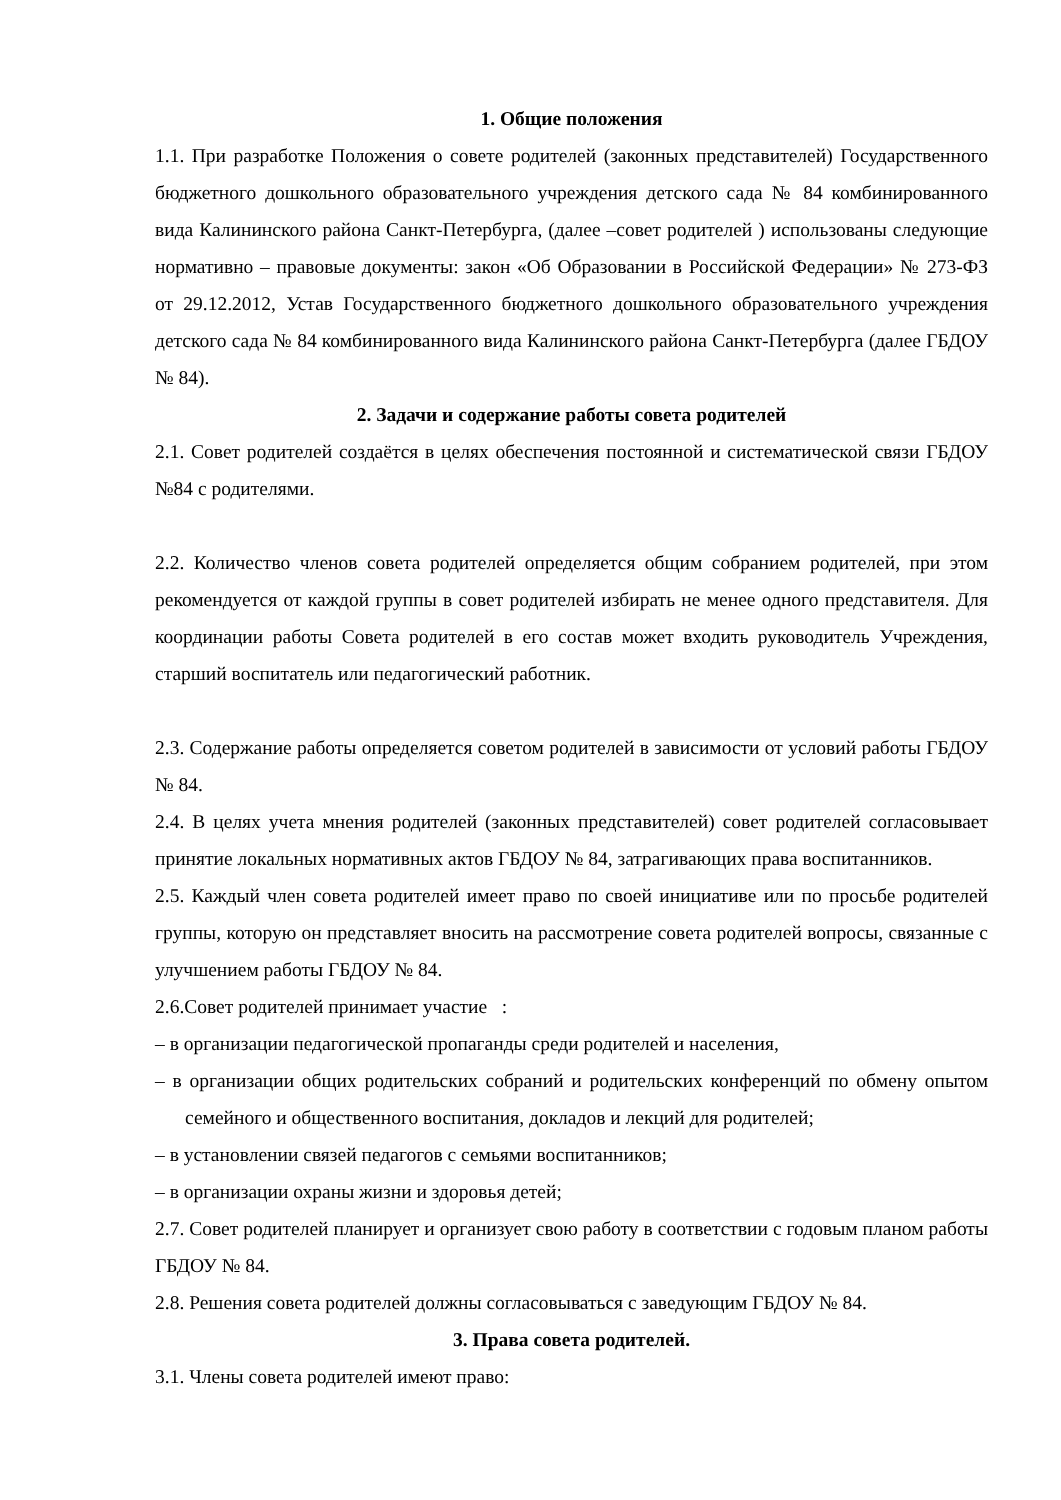1. Общие положения
1.1. При разработке Положения о совете родителей (законных представителей) Государственного бюджетного дошкольного образовательного учреждения детского сада № 84 комбинированного вида Калининского района Санкт-Петербурга, (далее –совет родителей ) использованы следующие нормативно – правовые документы: закон «Об Образовании в Российской Федерации» № 273-ФЗ от 29.12.2012, Устав Государственного бюджетного дошкольного образовательного учреждения детского сада № 84 комбинированного вида Калининского района Санкт-Петербурга (далее ГБДОУ № 84).
2. Задачи и содержание работы совета родителей
2.1. Совет родителей создаётся в целях обеспечения постоянной и систематической связи ГБДОУ №84 с родителями.
2.2. Количество членов совета родителей определяется общим собранием родителей, при этом рекомендуется от каждой группы в совет родителей избирать не менее одного представителя. Для координации работы Совета родителей в его состав может входить руководитель Учреждения, старший воспитатель или педагогический работник.
2.3. Содержание работы определяется советом родителей в зависимости от условий работы ГБДОУ № 84.
2.4. В целях учета мнения родителей (законных представителей) совет родителей согласовывает принятие локальных нормативных актов ГБДОУ № 84, затрагивающих права воспитанников.
2.5. Каждый член совета родителей имеет право по своей инициативе или по просьбе родителей группы, которую он представляет вносить на рассмотрение совета родителей вопросы, связанные с улучшением работы ГБДОУ № 84.
2.6.Совет родителей принимает участие :
– в организации педагогической пропаганды среди родителей и населения,
– в организации общих родительских собраний и родительских конференций по обмену опытом семейного и общественного воспитания, докладов и лекций для родителей;
– в установлении связей педагогов с семьями воспитанников;
– в организации охраны жизни и здоровья детей;
2.7. Совет родителей планирует и организует свою работу в соответствии с годовым планом работы ГБДОУ № 84.
2.8. Решения совета родителей должны согласовываться с заведующим ГБДОУ № 84.
3. Права совета родителей.
3.1. Члены совета родителей имеют право: